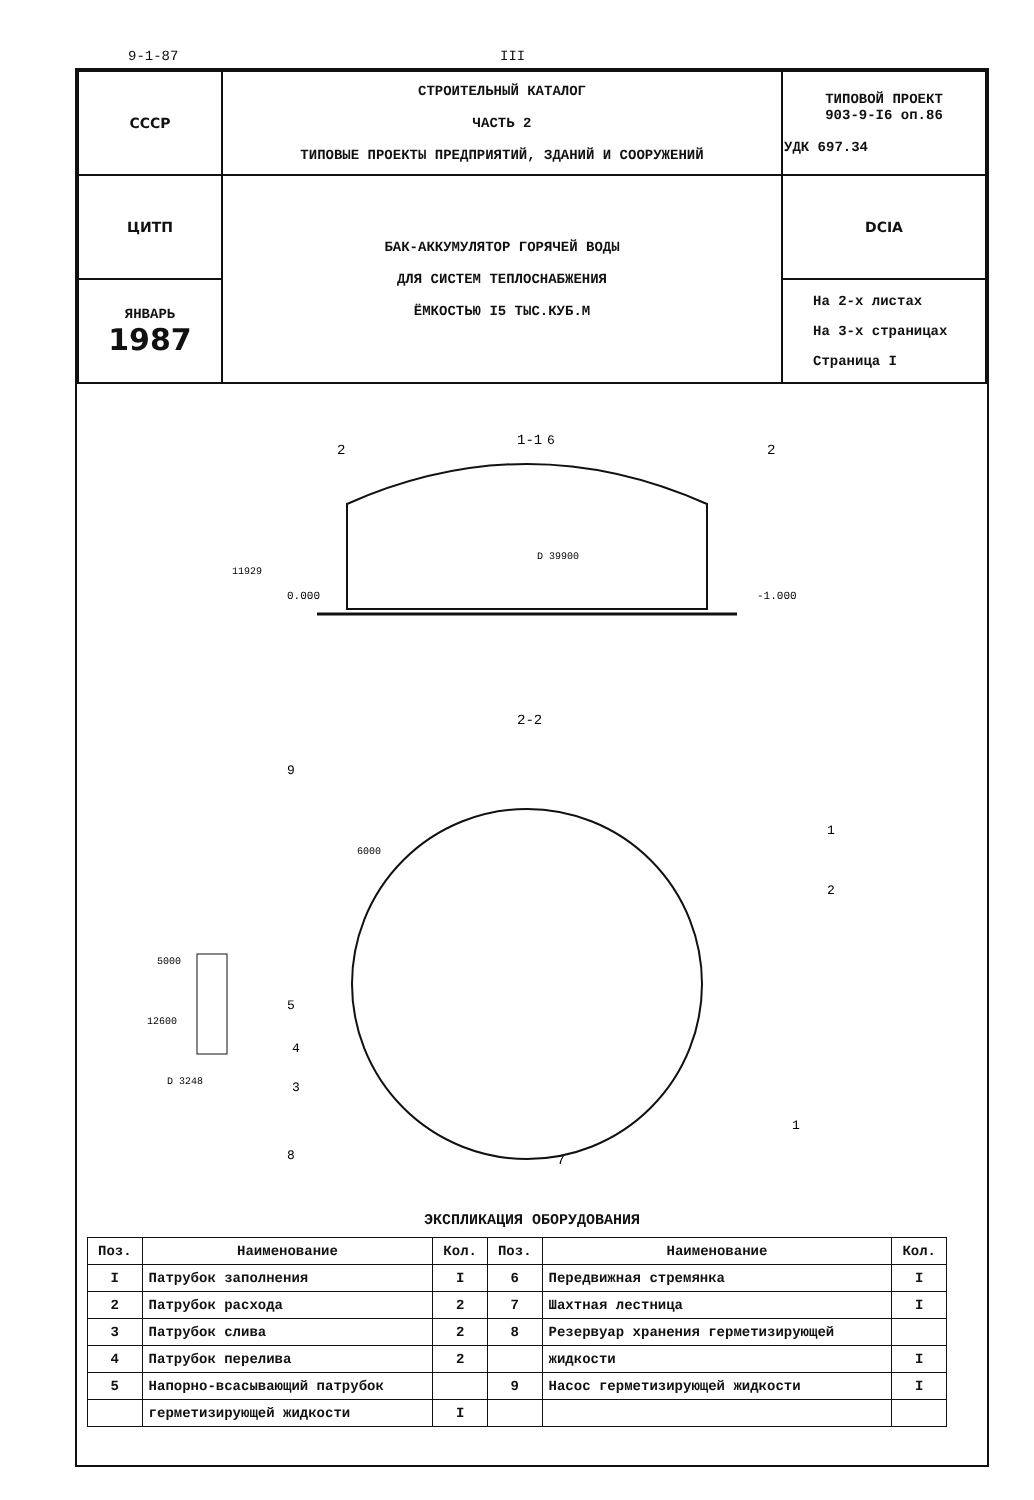9-1-87 III
| СССР | СТРОИТЕЛЬНЫЙ КАТАЛОГ ЧАСТЬ 2 ТИПОВЫЕ ПРОЕКТЫ ПРЕДПРИЯТИЙ, ЗДАНИЙ И СООРУЖЕНИЙ | ТИПОВОЙ ПРОЕКТ 903-9-I6 оп.86 УДК 697.34 |
| ЦИТП | БАК-АККУМУЛЯТОР ГОРЯЧЕЙ ВОДЫ ДЛЯ СИСТЕМ ТЕПЛОСНАБЖЕНИЯ ЁМКОСТЬЮ I5 ТЫС.КУБ.М | DCIA |
| ЯНВАРЬ 1987 | | На 2-х листах На 3-х страницах Страница I |
1-1
2
2
0.000
-1.000
D 39900
11929
2-2
6000
5000
12600
D 3248
9
1
2
5
4
3
8
7
6
1
ЭКСПЛИКАЦИЯ ОБОРУДОВАНИЯ
| Поз. | Наименование | Кол. | Поз. | Наименование | Кол. |
| --- | --- | --- | --- | --- | --- |
| I | Патрубок заполнения | I | 6 | Передвижная стремянка | I |
| 2 | Патрубок расхода | 2 | 7 | Шахтная лестница | I |
| 3 | Патрубок слива | 2 | 8 | Резервуар хранения герметизирующей | |
| 4 | Патрубок перелива | 2 | | жидкости | I |
| 5 | Напорно-всасывающий патрубок | | 9 | Насос герметизирующей жидкости | I |
| | герметизирующей жидкости | I | | | |